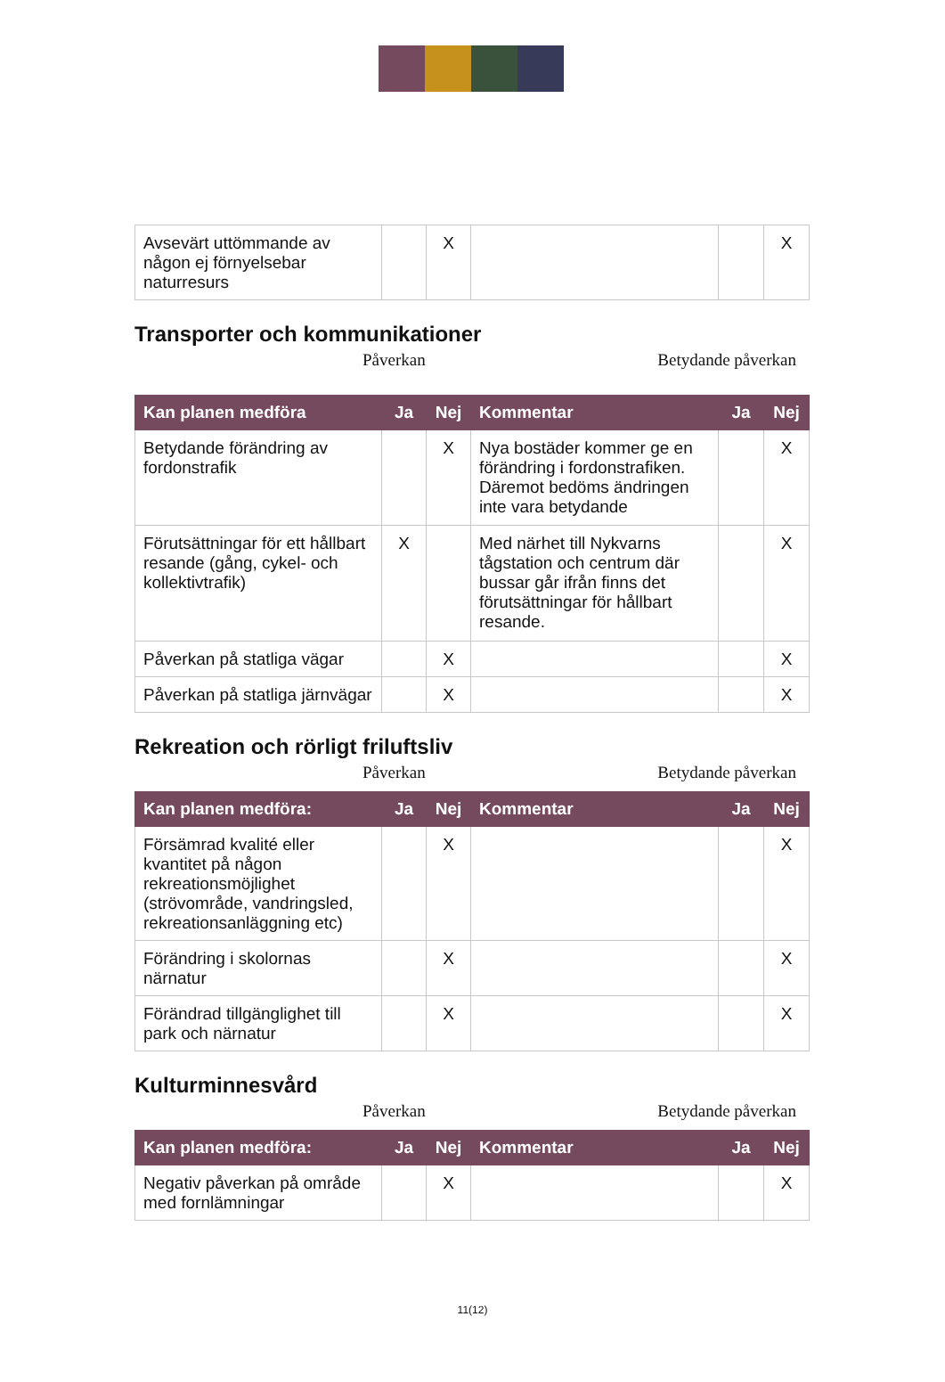| Avsevärt uttömmande av någon ej förnyelsebar naturresurs | | X | | | X |
Transporter och kommunikationer
Påverkan Betydande påverkan
| Kan planen medföra | Ja | Nej | Kommentar | Ja | Nej |
| --- | --- | --- | --- | --- | --- |
| Betydande förändring av fordonstrafik | | X | Nya bostäder kommer ge en förändring i fordonstrafiken. Däremot bedöms ändringen inte vara betydande | | X |
| Förutsättningar för ett hållbart resande (gång, cykel- och kollektivtrafik) | X | | Med närhet till Nykvarns tågstation och centrum där bussar går ifrån finns det förutsättningar för hållbart resande. | | X |
| Påverkan på statliga vägar | | X | | | X |
| Påverkan på statliga järnvägar | | X | | | X |
Rekreation och rörligt friluftsliv
Påverkan Betydande påverkan
| Kan planen medföra: | Ja | Nej | Kommentar | Ja | Nej |
| --- | --- | --- | --- | --- | --- |
| Försämrad kvalité eller kvantitet på någon rekreationsmöjlighet (strövområde, vandringsled, rekreationsanläggning etc) | | X | | | X |
| Förändring i skolornas närnatur | | X | | | X |
| Förändrad tillgänglighet till park och närnatur | | X | | | X |
Kulturminnesvård
Påverkan Betydande påverkan
| Kan planen medföra: | Ja | Nej | Kommentar | Ja | Nej |
| --- | --- | --- | --- | --- | --- |
| Negativ påverkan på område med fornlämningar | | X | | | X |
11(12)